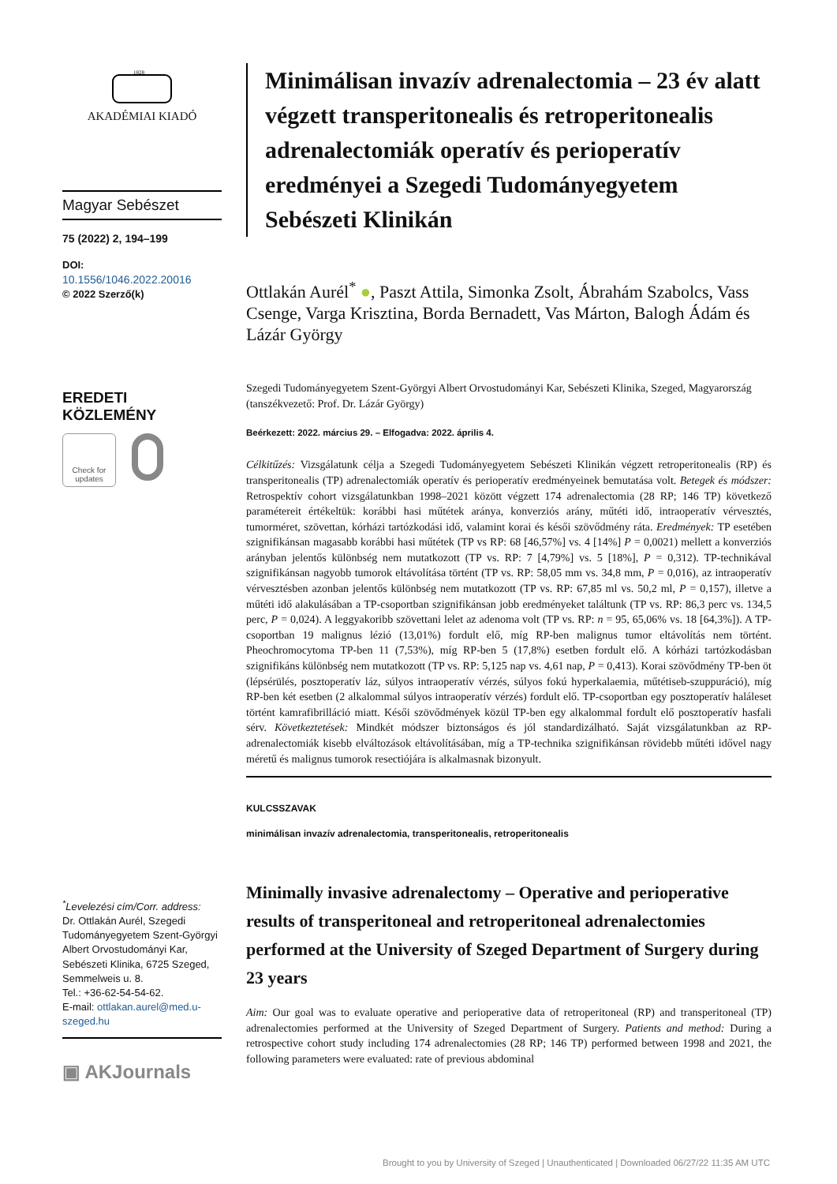1828
AKADÉMIAI KIADÓ
Magyar Sebészet
75 (2022) 2, 194–199
DOI:
10.1556/1046.2022.20016
© 2022 Szerző(k)
EREDETI KÖZLEMÉNY
Check for updates
<sup>*</sup> Levelezési cím/Corr. address:
Dr. Ottlakán Aurél, Szegedi Tudományegyetem Szent-Györgyi Albert Orvostudományi Kar, Sebészeti Klinika, 6725 Szeged, Semmelweis u. 8.
Tel.: +36-62-54-54-62.
E-mail: ottlakan.aurel@med.u-szeged.hu
▣ AKJournals
Minimálisan invazív adrenalectomia – 23 év alatt végzett transperitonealis és retroperitonealis adrenalectomiák operatív és perioperatív eredményei a Szegedi Tudományegyetem Sebészeti Klinikán
Ottlakán Aurél<sup>*</sup> ●, Paszt Attila, Simonka Zsolt, Ábrahám Szabolcs, Vass Csenge, Varga Krisztina, Borda Bernadett, Vas Márton, Balogh Ádám és Lázár György
Szegedi Tudományegyetem Szent-Györgyi Albert Orvostudományi Kar, Sebészeti Klinika, Szeged, Magyarország (tanszékvezető: Prof. Dr. Lázár György)
Beérkezett: 2022. március 29. – Elfogadva: 2022. április 4.
Célkitűzés: Vizsgálatunk célja a Szegedi Tudományegyetem Sebészeti Klinikán végzett retroperitonealis (RP) és transperitonealis (TP) adrenalectomiák operatív és perioperatív eredményeinek bemutatása volt. Betegek és módszer: Retrospektív cohort vizsgálatunkban 1998–2021 között végzett 174 adrenalectomia (28 RP; 146 TP) következő paramétereit értékeltük: korábbi hasi műtétek aránya, konverziós arány, műtéti idő, intraoperatív vérvesztés, tumorméret, szövettan, kórházi tartózkodási idő, valamint korai és késői szövődmény ráta. Eredmények: TP esetében szignifikánsan magasabb korábbi hasi műtétek (TP vs RP: 68 [46,57%] vs. 4 [14%] P = 0,0021) mellett a konverziós arányban jelentős különbség nem mutatkozott (TP vs. RP: 7 [4,79%] vs. 5 [18%], P = 0,312). TP-technikával szignifikánsan nagyobb tumorok eltávolítása történt (TP vs. RP: 58,05 mm vs. 34,8 mm, P = 0,016), az intraoperatív vérvesztésben azonban jelentős különbség nem mutatkozott (TP vs. RP: 67,85 ml vs. 50,2 ml, P = 0,157), illetve a műtéti idő alakulásában a TP-csoportban szignifikánsan jobb eredményeket találtunk (TP vs. RP: 86,3 perc vs. 134,5 perc, P = 0,024). A leggyakoribb szövettani lelet az adenoma volt (TP vs. RP: n = 95, 65,06% vs. 18 [64,3%]). A TP-csoportban 19 malignus lézió (13,01%) fordult elő, míg RP-ben malignus tumor eltávolítás nem történt. Pheochromocytoma TP-ben 11 (7,53%), míg RP-ben 5 (17,8%) esetben fordult elő. A kórházi tartózkodásban szignifikáns különbség nem mutatkozott (TP vs. RP: 5,125 nap vs. 4,61 nap, P = 0,413). Korai szövődmény TP-ben öt (lépsérülés, posztoperatív láz, súlyos intraoperatív vérzés, súlyos fokú hyperkalaemia, műtétiseb-szuppuráció), míg RP-ben két esetben (2 alkalommal súlyos intraoperatív vérzés) fordult elő. TP-csoportban egy posztoperatív haláleset történt kamrafibrilláció miatt. Késői szövődmények közül TP-ben egy alkalommal fordult elő posztoperatív hasfali sérv. Következtetések: Mindkét módszer biztonságos és jól standardizálható. Saját vizsgálatunkban az RP-adrenalectomiák kisebb elváltozások eltávolításában, míg a TP-technika szignifikánsan rövidebb műtéti idővel nagy méretű és malignus tumorok resectiójára is alkalmasnak bizonyult.
KULCSSZAVAK
minimálisan invazív adrenalectomia, transperitonealis, retroperitonealis
Minimally invasive adrenalectomy – Operative and perioperative results of transperitoneal and retroperitoneal adrenalectomies performed at the University of Szeged Department of Surgery during 23 years
Aim: Our goal was to evaluate operative and perioperative data of retroperitoneal (RP) and transperitoneal (TP) adrenalectomies performed at the University of Szeged Department of Surgery. Patients and method: During a retrospective cohort study including 174 adrenalectomies (28 RP; 146 TP) performed between 1998 and 2021, the following parameters were evaluated: rate of previous abdominal
Brought to you by University of Szeged | Unauthenticated | Downloaded 06/27/22 11:35 AM UTC